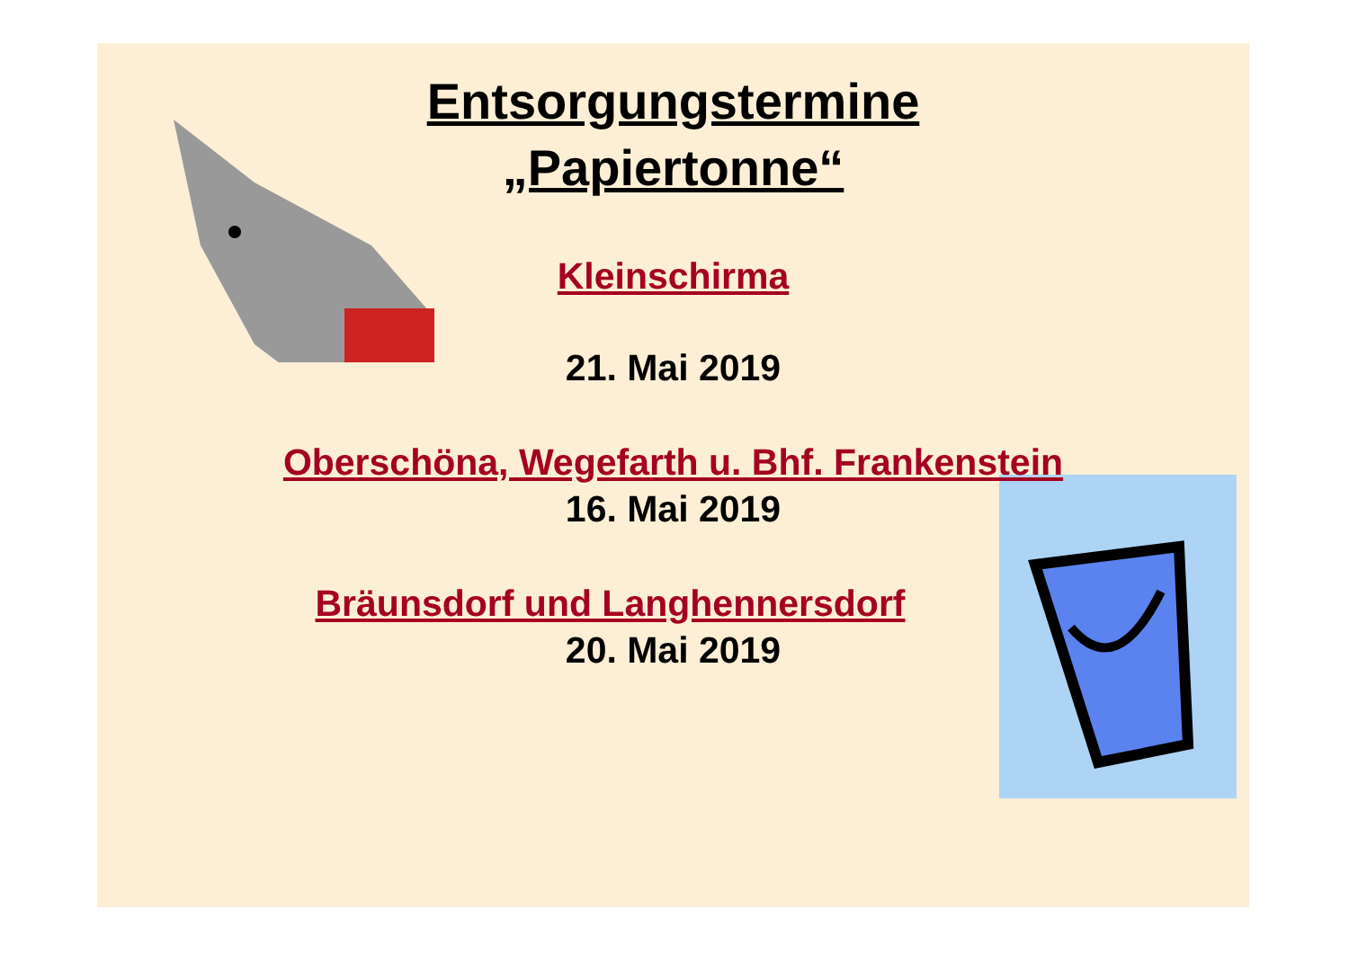Entsorgungstermine
„Papiertonne“
Kleinschirma
21. Mai 2019
Oberschöna, Wegefarth u. Bhf. Frankenstein
16. Mai 2019
Bräunsdorf und Langhennersdorf
20. Mai 2019